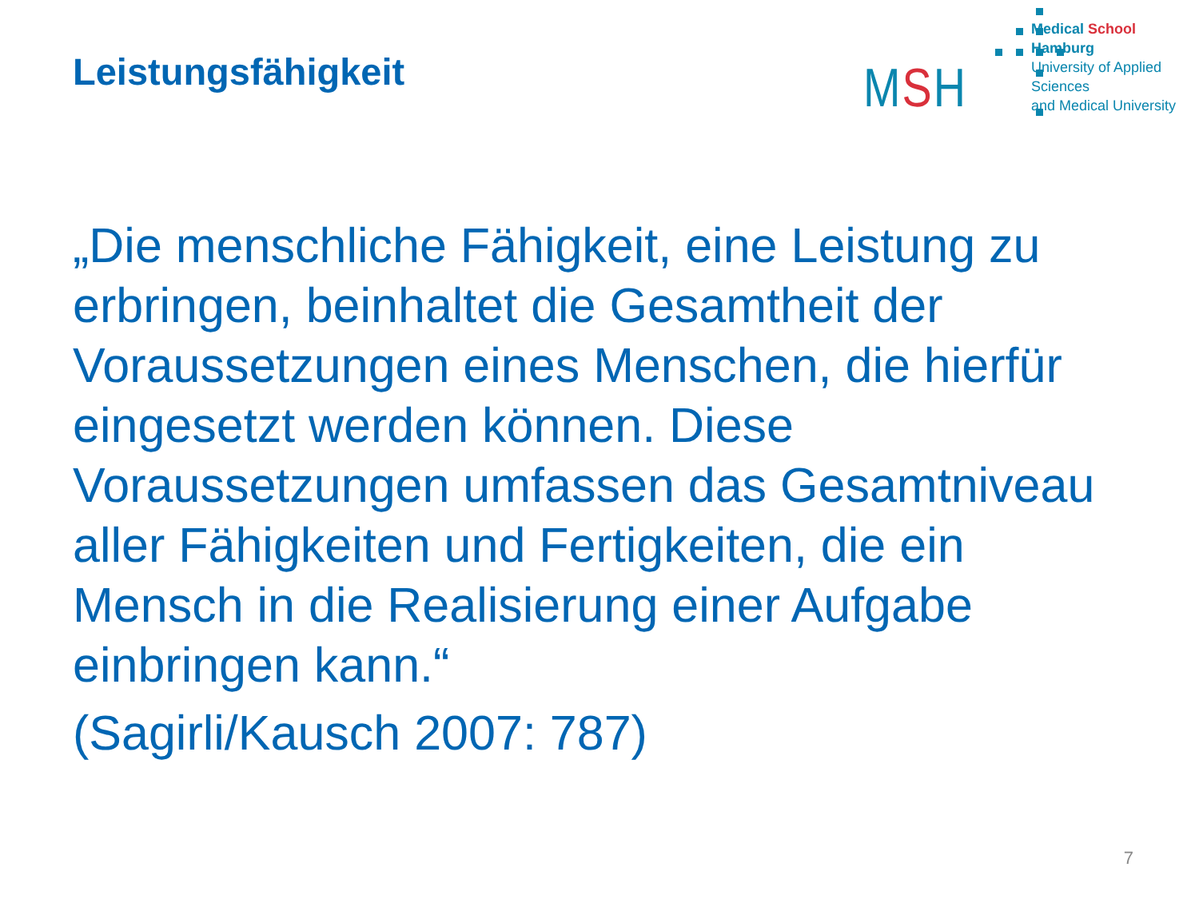Leistungsfähigkeit
MSH
Medical School Hamburg
University of Applied Sciences
and Medical University
„Die menschliche Fähigkeit, eine Leistung zu erbringen, beinhaltet die Gesamtheit der Voraussetzungen eines Menschen, die hierfür eingesetzt werden können. Diese Voraussetzungen umfassen das Gesamtniveau aller Fähigkeiten und Fertigkeiten, die ein Mensch in die Realisierung einer Aufgabe einbringen kann.“
(Sagirli/Kausch 2007: 787)
7